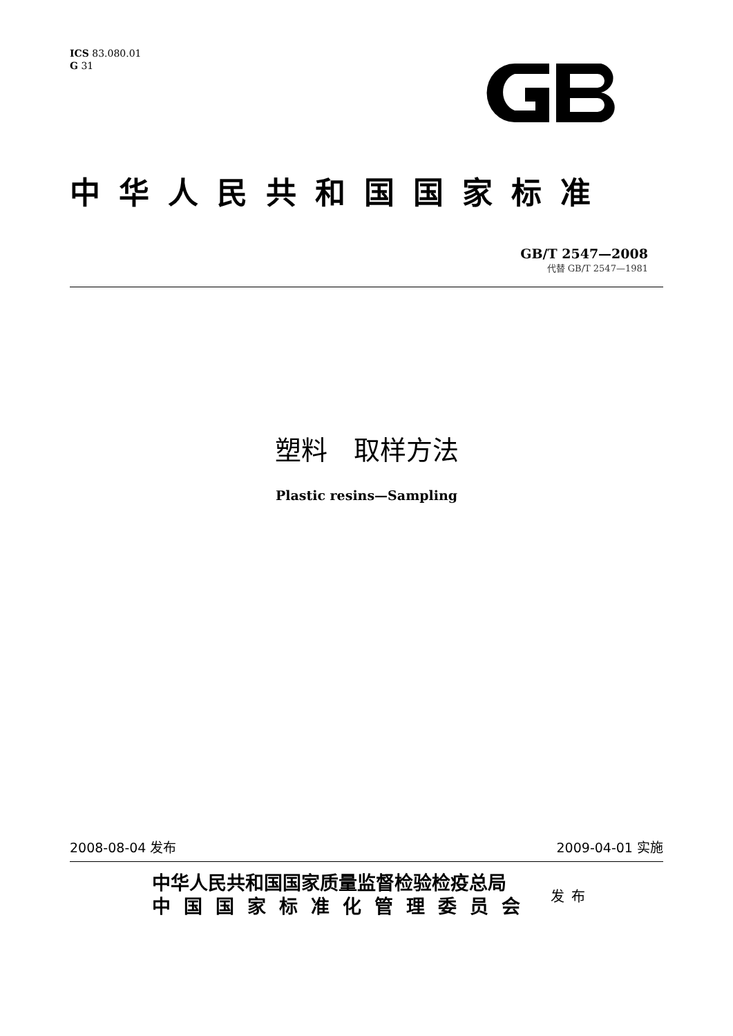ICS 83.080.01
G 31
中华人民共和国国家标准
GB/T 2547—2008
代替 GB/T 2547—1981
塑料　取样方法
Plastic resins—Sampling
2008-08-04 发布 2009-04-01 实施
中华人民共和国国家质量监督检验检疫总局
中国国家标准化管理委员会
发布